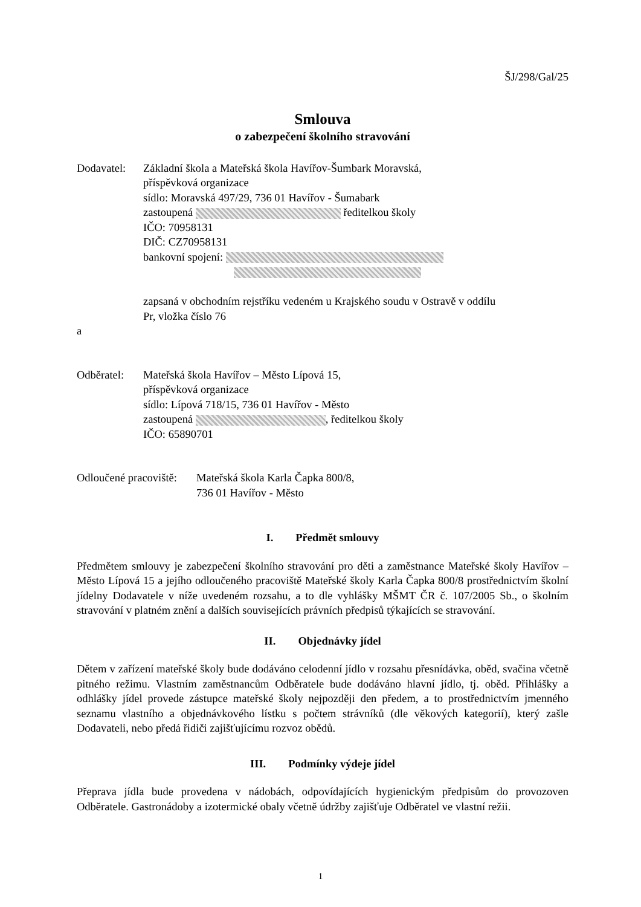ŠJ/298/Gal/25
Smlouva
o zabezpečení školního stravování
Dodavatel:
Základní škola a Mateřská škola Havířov-Šumbark Moravská,
příspěvková organizace
sídlo: Moravská 497/29, 736 01 Havířov - Šumabark
zastoupená ředitelkou školy
IČO: 70958131
DIČ: CZ70958131
bankovní spojení:
zapsaná v obchodním rejstříku vedeném u Krajského soudu v Ostravě v oddílu
Pr, vložka číslo 76
a
Odběratel:
Mateřská škola Havířov – Město Lípová 15,
příspěvková organizace
sídlo: Lípová 718/15, 736 01 Havířov - Město
zastoupená , ředitelkou školy
IČO: 65890701
Odloučené pracoviště:
Mateřská škola Karla Čapka 800/8,
736 01 Havířov - Město
I. Předmět smlouvy
Předmětem smlouvy je zabezpečení školního stravování pro děti a zaměstnance Mateřské školy Havířov – Město Lípová 15 a jejího odloučeného pracoviště Mateřské školy Karla Čapka 800/8 prostřednictvím školní jídelny Dodavatele v níže uvedeném rozsahu, a to dle vyhlášky MŠMT ČR č. 107/2005 Sb., o školním stravování v platném znění a dalších souvisejících právních předpisů týkajících se stravování.
II. Objednávky jídel
Dětem v zařízení mateřské školy bude dodáváno celodenní jídlo v rozsahu přesnídávka, oběd, svačina včetně pitného režimu. Vlastním zaměstnancům Odběratele bude dodáváno hlavní jídlo, tj. oběd. Přihlášky a odhlášky jídel provede zástupce mateřské školy nejpozději den předem, a to prostřednictvím jmenného seznamu vlastního a objednávkového lístku s počtem strávníků (dle věkových kategorií), který zašle Dodavateli, nebo předá řidiči zajišťujícímu rozvoz obědů.
III. Podmínky výdeje jídel
Přeprava jídla bude provedena v nádobách, odpovídajících hygienickým předpisům do provozoven Odběratele. Gastronádoby a izotermické obaly včetně údržby zajišťuje Odběratel ve vlastní režii.
1